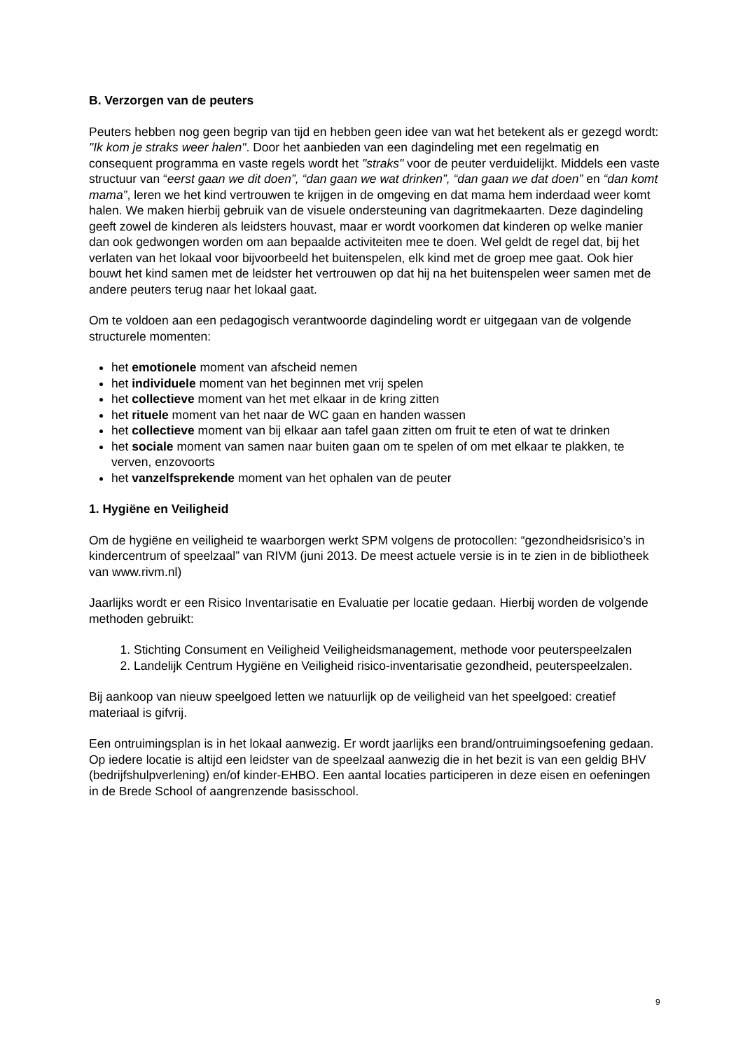B. Verzorgen van de peuters
Peuters hebben nog geen begrip van tijd en hebben geen idee van wat het betekent als er gezegd wordt: "Ik kom je straks weer halen". Door het aanbieden van een dagindeling met een regelmatig en consequent programma en vaste regels wordt het "straks" voor de peuter verduidelijkt. Middels een vaste structuur van “eerst gaan we dit doen”, “dan gaan we wat drinken”, “dan gaan we dat doen” en “dan komt mama”, leren we het kind vertrouwen te krijgen in de omgeving en dat mama hem inderdaad weer komt halen. We maken hierbij gebruik van de visuele ondersteuning van dagritmekaarten. Deze dagindeling geeft zowel de kinderen als leidsters houvast, maar er wordt voorkomen dat kinderen op welke manier dan ook gedwongen worden om aan bepaalde activiteiten mee te doen. Wel geldt de regel dat, bij het verlaten van het lokaal voor bijvoorbeeld het buitenspelen, elk kind met de groep mee gaat. Ook hier bouwt het kind samen met de leidster het vertrouwen op dat hij na het buitenspelen weer samen met de andere peuters terug naar het lokaal gaat.
Om te voldoen aan een pedagogisch verantwoorde dagindeling wordt er uitgegaan van de volgende structurele momenten:
het emotionele moment van afscheid nemen
het individuele moment van het beginnen met vrij spelen
het collectieve moment van het met elkaar in de kring zitten
het rituele moment van het naar de WC gaan en handen wassen
het collectieve moment van bij elkaar aan tafel gaan zitten om fruit te eten of wat te drinken
het sociale moment van samen naar buiten gaan om te spelen of om met elkaar te plakken, te verven, enzovoorts
het vanzelfsprekende moment van het ophalen van de peuter
1. Hygiëne en Veiligheid
Om de hygiëne en veiligheid te waarborgen werkt SPM volgens de protocollen: “gezondheidsrisico’s in kindercentrum of speelzaal” van RIVM (juni 2013. De meest actuele versie is in te zien in de bibliotheek van www.rivm.nl)
Jaarlijks wordt er een Risico Inventarisatie en Evaluatie per locatie gedaan. Hierbij worden de volgende methoden gebruikt:
1. Stichting Consument en Veiligheid Veiligheidsmanagement, methode voor peuterspeelzalen
2. Landelijk Centrum Hygiëne en Veiligheid risico-inventarisatie gezondheid, peuterspeelzalen.
Bij aankoop van nieuw speelgoed letten we natuurlijk op de veiligheid van het speelgoed: creatief materiaal is gifvrij.
Een ontruimingsplan is in het lokaal aanwezig. Er wordt jaarlijks een brand/ontruimingsoefening gedaan. Op iedere locatie is altijd een leidster van de speelzaal aanwezig die in het bezit is van een geldig BHV (bedrijfshulpverlening) en/of kinder-EHBO. Een aantal locaties participeren in deze eisen en oefeningen in de Brede School of aangrenzende basisschool.
9